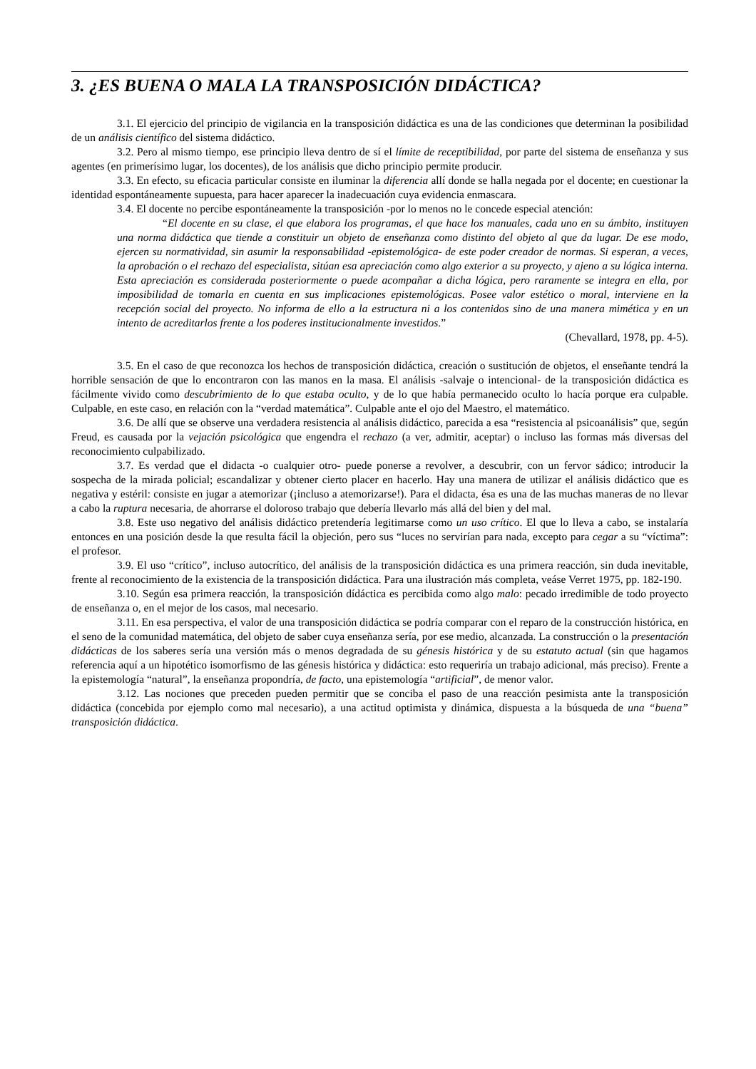3. ¿ES BUENA O MALA LA TRANSPOSICIÓN DIDÁCTICA?
3.1. El ejercicio del principio de vigilancia en la transposición didáctica es una de las condiciones que determinan la posibilidad de un análisis científico del sistema didáctico.
3.2. Pero al mismo tiempo, ese principio lleva dentro de sí el límite de receptibilidad, por parte del sistema de enseñanza y sus agentes (en primerísimo lugar, los docentes), de los análisis que dicho principio permite producir.
3.3. En efecto, su eficacia particular consiste en iluminar la diferencia allí donde se halla negada por el docente; en cuestionar la identidad espontáneamente supuesta, para hacer aparecer la inadecuación cuya evidencia enmascara.
3.4. El docente no percibe espontáneamente la transposición -por lo menos no le concede especial atención:
“El docente en su clase, el que elabora los programas, el que hace los manuales, cada uno en su ámbito, instituyen una norma didáctica que tiende a constituir un objeto de enseñanza como distinto del objeto al que da lugar. De ese modo, ejercen su normatividad, sin asumir la responsabilidad -epistemológica- de este poder creador de normas. Si esperan, a veces, la aprobación o el rechazo del especialista, sitúan esa apreciación como algo exterior a su proyecto, y ajeno a su lógica interna. Esta apreciación es considerada posteriormente o puede acompañar a dicha lógica, pero raramente se integra en ella, por imposibilidad de tomarla en cuenta en sus implicaciones epistemológicas. Posee valor estético o moral, interviene en la recepción social del proyecto. No informa de ello a la estructura ni a los contenidos sino de una manera mimética y en un intento de acreditarlos frente a los poderes institucionalmente investidos.”
(Chevallard, 1978, pp. 4-5).
3.5. En el caso de que reconozca los hechos de transposición didáctica, creación o sustitución de objetos, el enseñante tendrá la horrible sensación de que lo encontraron con las manos en la masa. El análisis -salvaje o intencional- de la transposición didáctica es fácilmente vivido como descubrimiento de lo que estaba oculto, y de lo que había permanecido oculto lo hacía porque era culpable. Culpable, en este caso, en relación con la “verdad matemática”. Culpable ante el ojo del Maestro, el matemático.
3.6. De allí que se observe una verdadera resistencia al análisis didáctico, parecida a esa “resistencia al psicoanálisis” que, según Freud, es causada por la vejación psicológica que engendra el rechazo (a ver, admitir, aceptar) o incluso las formas más diversas del reconocimiento culpabilizado.
3.7. Es verdad que el didacta -o cualquier otro- puede ponerse a revolver, a descubrir, con un fervor sádico; introducir la sospecha de la mirada policial; escandalizar y obtener cierto placer en hacerlo. Hay una manera de utilizar el análisis didáctico que es negativa y estéril: consiste en jugar a atemorizar (¡incluso a atemorizarse!). Para el didacta, ésa es una de las muchas maneras de no llevar a cabo la ruptura necesaria, de ahorrarse el doloroso trabajo que debería llevarlo más allá del bien y del mal.
3.8. Este uso negativo del análisis didáctico pretendería legitimarse como un uso crítico. El que lo lleva a cabo, se instalaría entonces en una posición desde la que resulta fácil la objeción, pero sus “luces no servirían para nada, excepto para cegar a su “víctima”: el profesor.
3.9. El uso “crítico”, incluso autocrítico, del análisis de la transposición didáctica es una primera reacción, sin duda inevitable, frente al reconocimiento de la existencia de la transposición didáctica. Para una ilustración más completa, veáse Verret 1975, pp. 182-190.
3.10. Según esa primera reacción, la transposición dídáctica es percibida como algo malo: pecado irredimible de todo proyecto de enseñanza o, en el mejor de los casos, mal necesario.
3.11. En esa perspectiva, el valor de una transposición didáctica se podría comparar con el reparo de la construcción histórica, en el seno de la comunidad matemática, del objeto de saber cuya enseñanza sería, por ese medio, alcanzada. La construcción o la presentación didácticas de los saberes sería una versión más o menos degradada de su génesis histórica y de su estatuto actual (sin que hagamos referencia aquí a un hipotético isomorfismo de las génesis histórica y didáctica: esto requeriría un trabajo adicional, más preciso). Frente a la epistemología “natural”, la enseñanza propondría, de facto, una epistemología “artificial”, de menor valor.
3.12. Las nociones que preceden pueden permitir que se conciba el paso de una reacción pesimista ante la transposición didáctica (concebida por ejemplo como mal necesario), a una actitud optimista y dinámica, dispuesta a la búsqueda de una “buena” transposición didáctica.